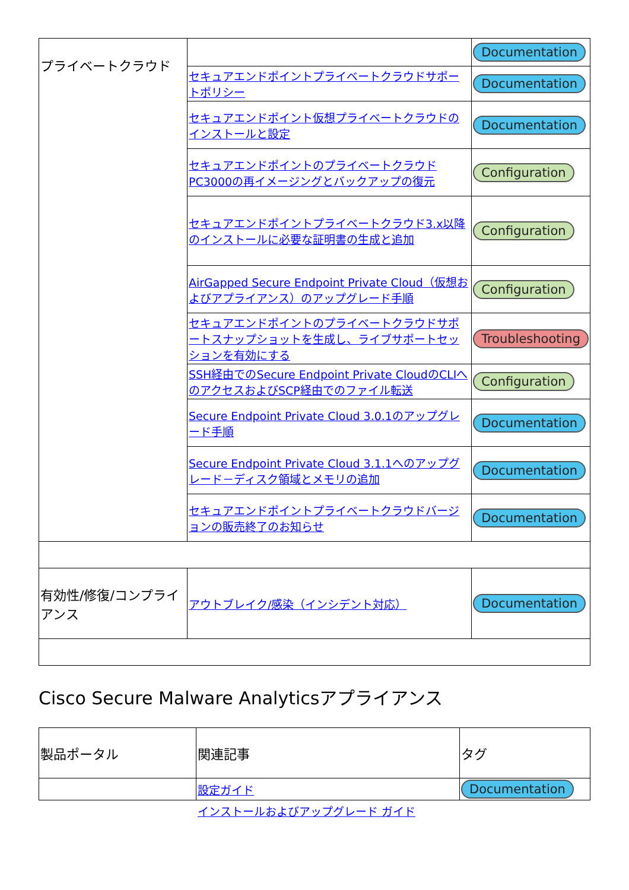| プライベートクラウド | | Documentation |
| | セキュアエンドポイントプライベートクラウドサポートポリシー | Documentation |
| | セキュアエンドポイント仮想プライベートクラウドのインストールと設定 | Documentation |
| | セキュアエンドポイントのプライベートクラウドPC3000の再イメージングとバックアップの復元 | Configuration |
| | セキュアエンドポイントプライベートクラウド3.x以降のインストールに必要な証明書の生成と追加 | Configuration |
| | AirGapped Secure Endpoint Private Cloud（仮想およびアプライアンス）のアップグレード手順 | Configuration |
| | セキュアエンドポイントのプライベートクラウドサポートスナップショットを生成し、ライブサポートセッションを有効にする | Troubleshooting |
| | SSH経由でのSecure Endpoint Private CloudのCLIへのアクセスおよびSCP経由でのファイル転送 | Configuration |
| | Secure Endpoint Private Cloud 3.0.1のアップグレード手順 | Documentation |
| | Secure Endpoint Private Cloud 3.1.1へのアップグレード－ディスク領域とメモリの追加 | Documentation |
| | セキュアエンドポイントプライベートクラウドバージョンの販売終了のお知らせ | Documentation |
| 有効性/修復/コンプライアンス | アウトブレイク/感染（インシデント対応） | Documentation |
Cisco Secure Malware Analyticsアプライアンス
| 製品ポータル | 関連記事 | タグ |
| --- | --- | --- |
| | 設定ガイド | Documentation |
インストールおよびアップグレード ガイド